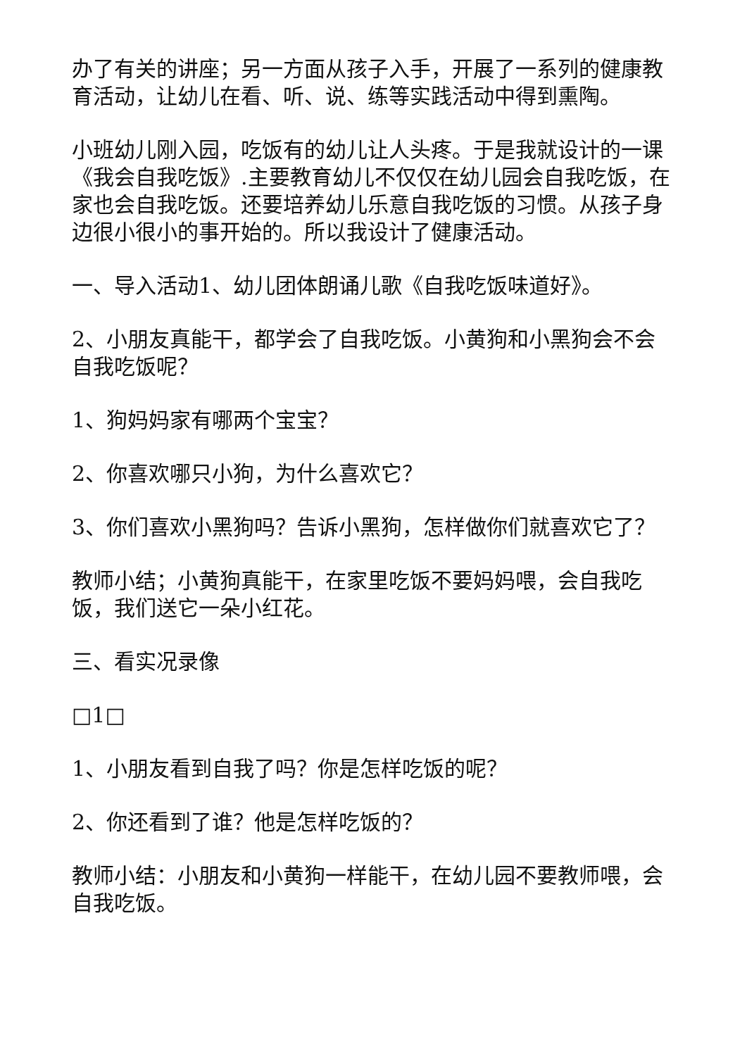办了有关的讲座；另一方面从孩子入手，开展了一系列的健康教育活动，让幼儿在看、听、说、练等实践活动中得到熏陶。
小班幼儿刚入园，吃饭有的幼儿让人头疼。于是我就设计的一课《我会自我吃饭》.主要教育幼儿不仅仅在幼儿园会自我吃饭，在家也会自我吃饭。还要培养幼儿乐意自我吃饭的习惯。从孩子身边很小很小的事开始的。所以我设计了健康活动。
一、导入活动1、幼儿团体朗诵儿歌《自我吃饭味道好》。
2、小朋友真能干，都学会了自我吃饭。小黄狗和小黑狗会不会自我吃饭呢？
1、狗妈妈家有哪两个宝宝？
2、你喜欢哪只小狗，为什么喜欢它？
3、你们喜欢小黑狗吗？告诉小黑狗，怎样做你们就喜欢它了？
教师小结；小黄狗真能干，在家里吃饭不要妈妈喂，会自我吃饭，我们送它一朵小红花。
三、看实况录像
□1□
1、小朋友看到自我了吗？你是怎样吃饭的呢？
2、你还看到了谁？他是怎样吃饭的？
教师小结：小朋友和小黄狗一样能干，在幼儿园不要教师喂，会自我吃饭。